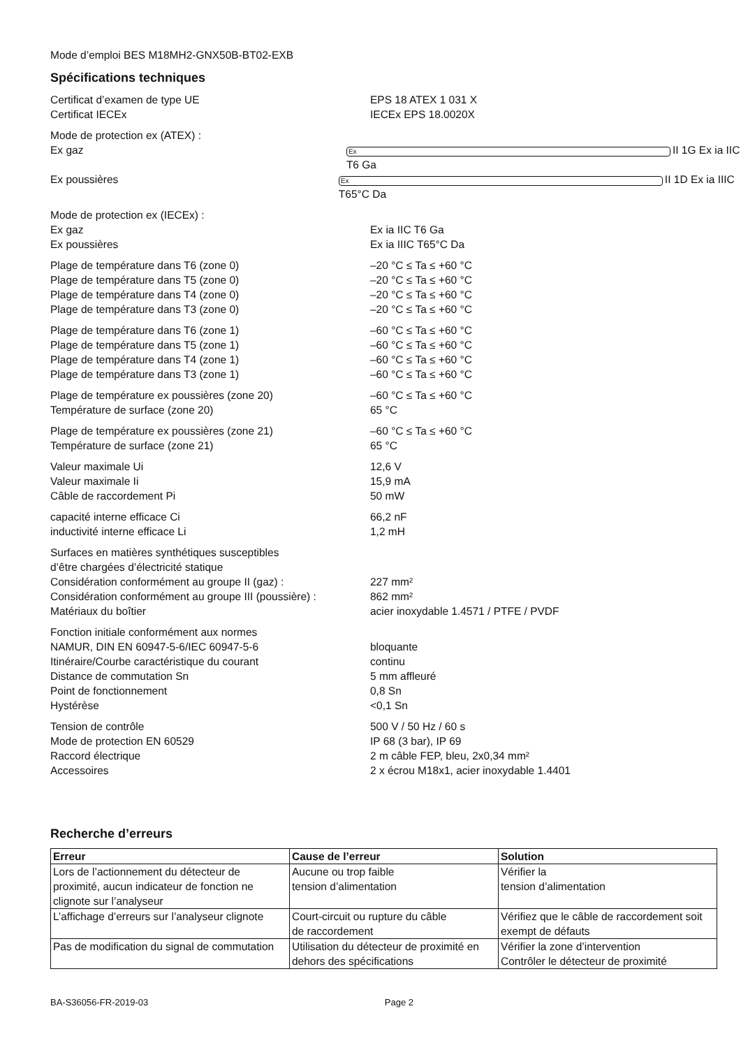Mode d’emploi BES M18MH2-GNX50B-BT02-EXB
Spécifications techniques
Certificat d’examen de type UE EPS 18 ATEX 1 031 X
Certificat IECEx IECEx EPS 18.0020X
Mode de protection ex (ATEX) :
Ex gaz Ex II 1G Ex ia IIC T6 Ga
Ex poussières Ex II 1D Ex ia IIIC T65°C Da
Mode de protection ex (IECEx) :
Ex gaz Ex ia IIC T6 Ga
Ex poussières Ex ia IIIC T65°C Da
Plage de température dans T6 (zone 0) –20 °C ≤ Ta ≤ +60 °C
Plage de température dans T5 (zone 0) –20 °C ≤ Ta ≤ +60 °C
Plage de température dans T4 (zone 0) –20 °C ≤ Ta ≤ +60 °C
Plage de température dans T3 (zone 0) –20 °C ≤ Ta ≤ +60 °C
Plage de température dans T6 (zone 1) –60 °C ≤ Ta ≤ +60 °C
Plage de température dans T5 (zone 1) –60 °C ≤ Ta ≤ +60 °C
Plage de température dans T4 (zone 1) –60 °C ≤ Ta ≤ +60 °C
Plage de température dans T3 (zone 1) –60 °C ≤ Ta ≤ +60 °C
Plage de température ex poussières (zone 20) –60 °C ≤ Ta ≤ +60 °C
Température de surface (zone 20) 65 °C
Plage de température ex poussières (zone 21) –60 °C ≤ Ta ≤ +60 °C
Température de surface (zone 21) 65 °C
Valeur maximale Ui 12,6 V
Valeur maximale Ii 15,9 mA
Câble de raccordement Pi 50 mW
capacité interne efficace Ci 66,2 nF
inductivité interne efficace Li 1,2 mH
Surfaces en matières synthétiques susceptibles
d’être chargées d’électricité statique
Considération conformément au groupe II (gaz) : 227 mm²
Considération conformément au groupe III (poussière) : 862 mm²
Matériaux du boîtier acier inoxydable 1.4571 / PTFE / PVDF
Fonction initiale conformément aux normes
NAMUR, DIN EN 60947-5-6/IEC 60947-5-6 bloquante
Itinéraire/Courbe caractéristique du courant continu
Distance de commutation Sn 5 mm affleuré
Point de fonctionnement 0,8 Sn
Hystérèse <0,1 Sn
Tension de contrôle 500 V / 50 Hz / 60 s
Mode de protection EN 60529 IP 68 (3 bar), IP 69
Raccord électrique 2 m câble FEP, bleu, 2x0,34 mm²
Accessoires 2 x écrou M18x1, acier inoxydable 1.4401
Recherche d’erreurs
| Erreur | Cause de l’erreur | Solution |
| --- | --- | --- |
| Lors de l’actionnement du détecteur de proximité, aucun indicateur de fonction ne clignote sur l’analyseur | Aucune ou trop faible tension d’alimentation | Vérifier la tension d’alimentation |
| L’affichage d’erreurs sur l’analyseur clignote | Court-circuit ou rupture du câble de raccordement | Vérifiez que le câble de raccordement soit exempt de défauts |
| Pas de modification du signal de commutation | Utilisation du détecteur de proximité en dehors des spécifications | Vérifier la zone d’intervention Contrôler le détecteur de proximité |
BA-S36056-FR-2019-03 Page 2